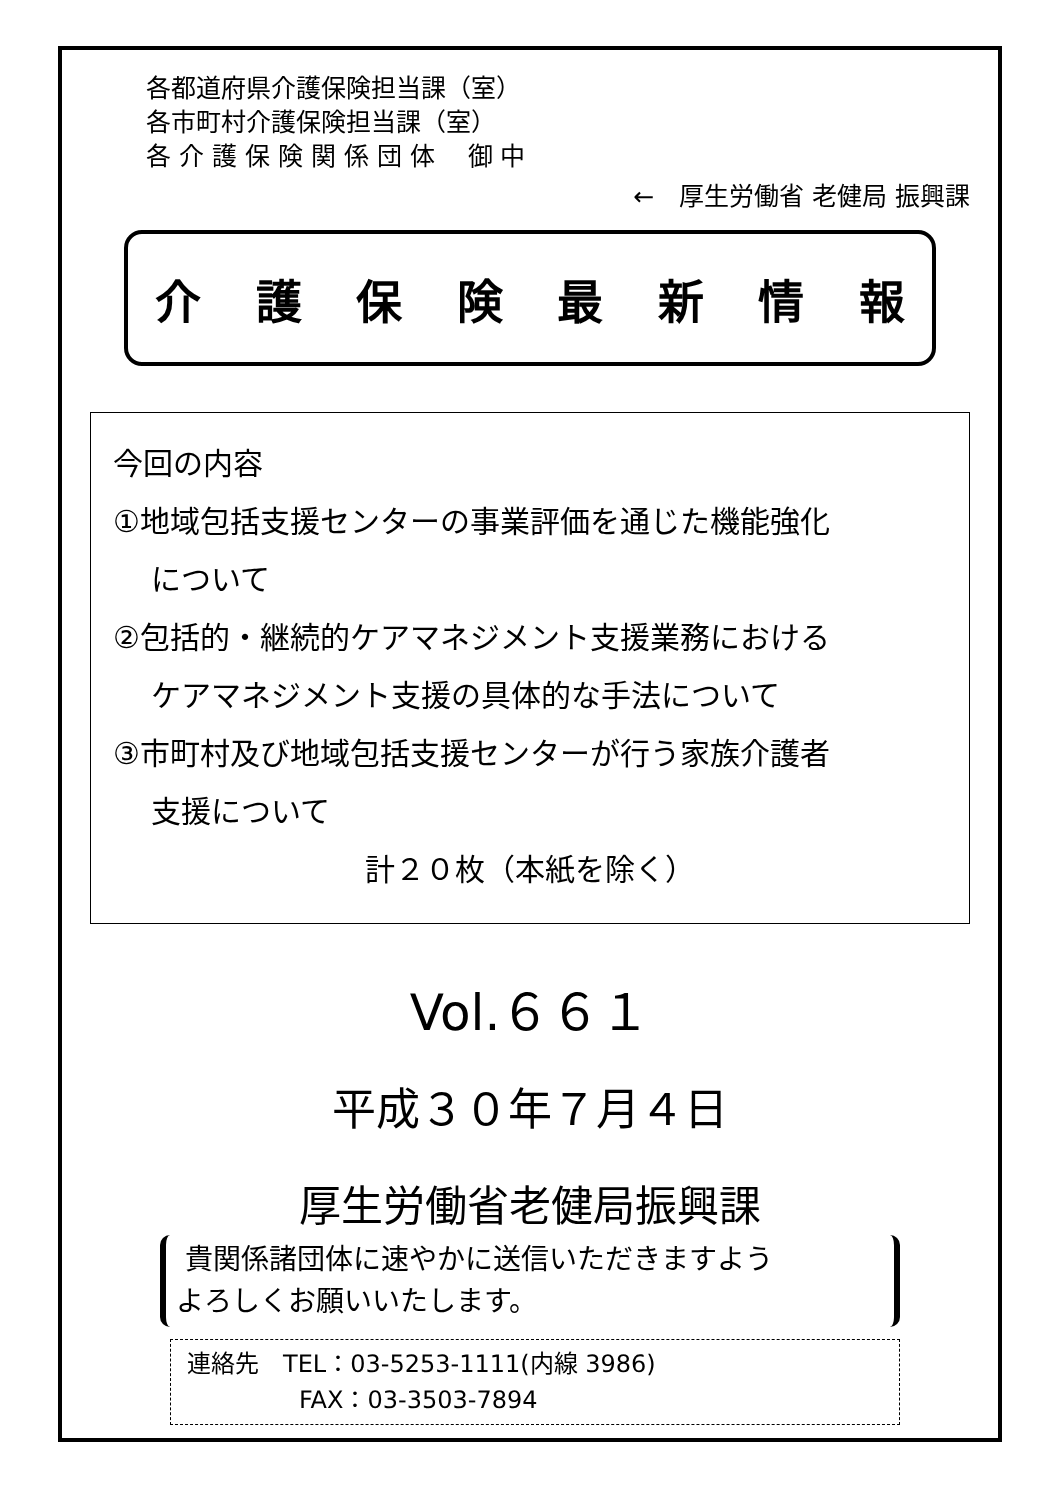各都道府県介護保険担当課（室）
各市町村介護保険担当課（室）
各 介 護 保 険 関 係 団 体　 御 中
←　厚生労働省 老健局 振興課
介護保険最新情報
今回の内容
①地域包括支援センターの事業評価を通じた機能強化
について
②包括的・継続的ケアマネジメント支援業務における
ケアマネジメント支援の具体的な手法について
③市町村及び地域包括支援センターが行う家族介護者
支援について
計２０枚（本紙を除く）
Vol.６６１
平成３０年７月４日
厚生労働省老健局振興課
貴関係諸団体に速やかに送信いただきますよう
よろしくお願いいたします。
連絡先　TEL：03-5253-1111(内線 3986)
FAX：03-3503-7894